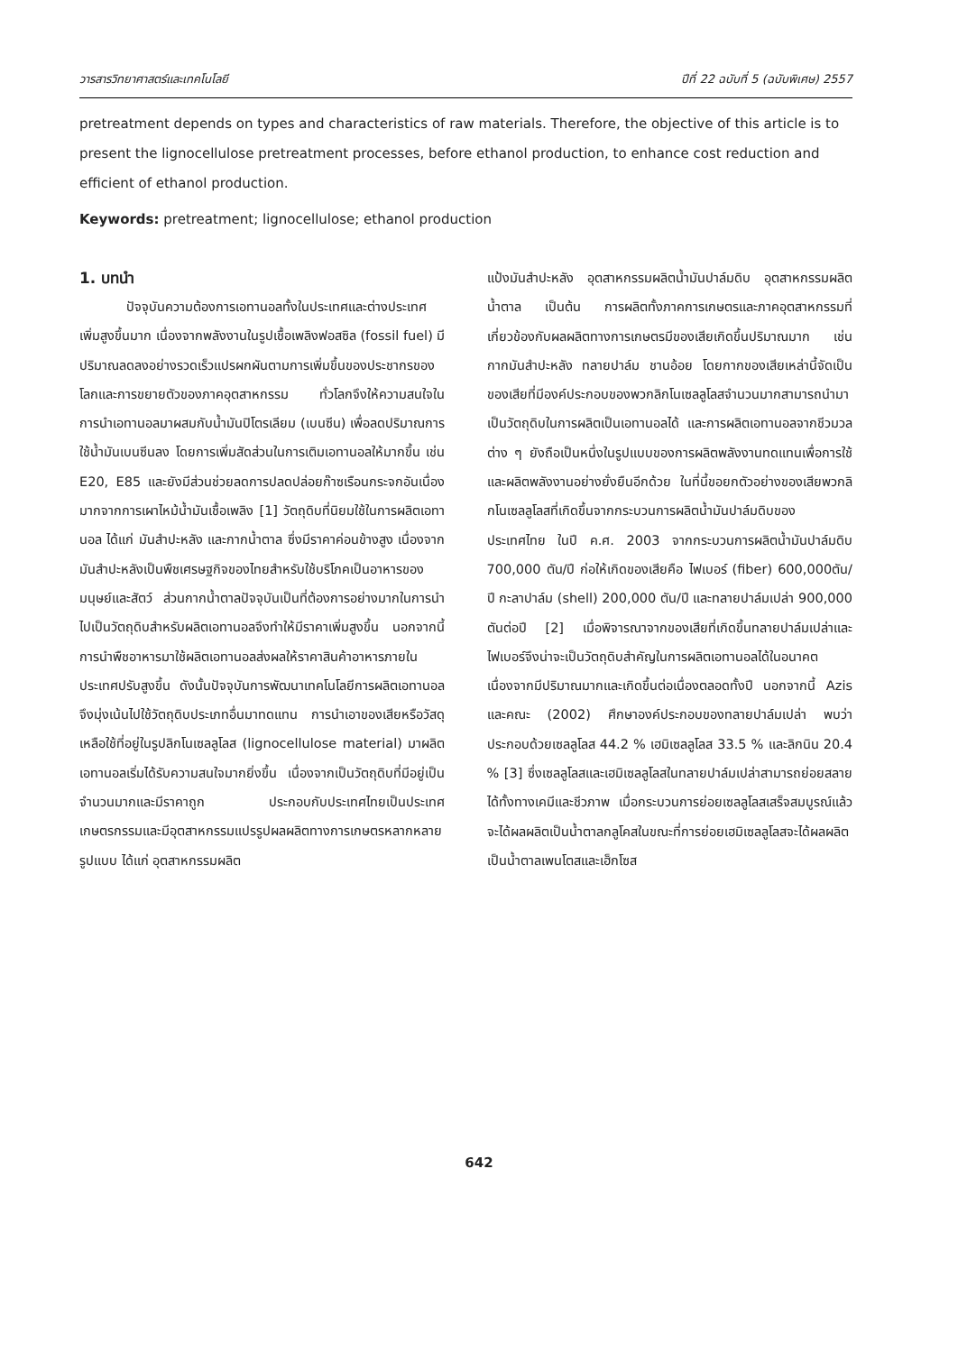วารสารวิทยาศาสตร์และเทคโนโลยี ปีที่ 22 ฉบับที่ 5 (ฉบับพิเศษ) 2557
pretreatment depends on types and characteristics of raw materials. Therefore, the objective of this article is to present the lignocellulose pretreatment processes, before ethanol production, to enhance cost reduction and efficient of ethanol production.
Keywords: pretreatment; lignocellulose; ethanol production
1. บทนำ
ปัจจุบันความต้องการเอทานอลทั้งในประเทศและต่างประเทศเพิ่มสูงขึ้นมาก เนื่องจากพลังงานในรูปเชื้อเพลิงฟอสซิล (fossil fuel) มีปริมาณลดลงอย่างรวดเร็วแปรผกผันตามการเพิ่มขึ้นของประชากรของโลกและการขยายตัวของภาคอุตสาหกรรม ทั่วโลกจึงให้ความสนใจในการนำเอทานอลมาผสมกับน้ำมันปิโตรเลียม (เบนซีน) เพื่อลดปริมาณการใช้น้ำมันเบนซีนลง โดยการเพิ่มสัดส่วนในการเติมเอทานอลให้มากขึ้น เช่น E20, E85 และยังมีส่วนช่วยลดการปลดปล่อยก๊าซเรือนกระจกอันเนื่องมากจากการเผาไหม้น้ำมันเชื้อเพลิง [1] วัตถุดิบที่นิยมใช้ในการผลิตเอทานอล ได้แก่ มันสำปะหลัง และกากน้ำตาล ซึ่งมีราคาค่อนข้างสูง เนื่องจากมันสำปะหลังเป็นพืชเศรษฐกิจของไทยสำหรับใช้บริโภคเป็นอาหารของมนุษย์และสัตว์ ส่วนกากน้ำตาลปัจจุบันเป็นที่ต้องการอย่างมากในการนำไปเป็นวัตถุดิบสำหรับผลิตเอทานอลจึงทำให้มีราคาเพิ่มสูงขึ้น นอกจากนี้การนำพืชอาหารมาใช้ผลิตเอทานอลส่งผลให้ราคาสินค้าอาหารภายในประเทศปรับสูงขึ้น ดังนั้นปัจจุบันการพัฒนาเทคโนโลยีการผลิตเอทานอลจึงมุ่งเน้นไปใช้วัตถุดิบประเภทอื่นมาทดแทน การนำเอาของเสียหรือวัสดุเหลือใช้ที่อยู่ในรูปลิกโนเซลลูโลส (lignocellulose material) มาผลิตเอทานอลเริ่มได้รับความสนใจมากยิ่งขึ้น เนื่องจากเป็นวัตถุดิบที่มีอยู่เป็นจำนวนมากและมีราคาถูก ประกอบกับประเทศไทยเป็นประเทศเกษตรกรรมและมีอุตสาหกรรมแปรรูปผลผลิตทางการเกษตรหลากหลายรูปแบบ ได้แก่ อุตสาหกรรมผลิต
แป้งมันสำปะหลัง อุตสาหกรรมผลิตน้ำมันปาล์มดิบ อุตสาหกรรมผลิตน้ำตาล เป็นต้น การผลิตทั้งภาคการเกษตรและภาคอุตสาหกรรมที่เกี่ยวข้องกับผลผลิตทางการเกษตรมีของเสียเกิดขึ้นปริมาณมาก เช่น กากมันสำปะหลัง ทลายปาล์ม ชานอ้อย โดยกากของเสียเหล่านี้จัดเป็นของเสียที่มีองค์ประกอบของพวกลิกโนเซลลูโลสจำนวนมากสามารถนำมาเป็นวัตถุดิบในการผลิตเป็นเอทานอลได้ และการผลิตเอทานอลจากชีวมวลต่าง ๆ ยังถือเป็นหนึ่งในรูปแบบของการผลิตพลังงานทดแทนเพื่อการใช้และผลิตพลังงานอย่างยั่งยืนอีกด้วย ในที่นี้ขอยกตัวอย่างของเสียพวกลิกโนเซลลูโลสที่เกิดขึ้นจากกระบวนการผลิตน้ำมันปาล์มดิบของประเทศไทย ในปี ค.ศ. 2003 จากกระบวนการผลิตน้ำมันปาล์มดิบ 700,000 ตัน/ปี ก่อให้เกิดของเสียคือ ไฟเบอร์ (fiber) 600,000ตัน/ปี กะลาปาล์ม (shell) 200,000 ตัน/ปี และทลายปาล์มเปล่า 900,000 ตันต่อปี [2] เมื่อพิจารณาจากของเสียที่เกิดขึ้นทลายปาล์มเปล่าและไฟเบอร์จึงน่าจะเป็นวัตถุดิบสำคัญในการผลิตเอทานอลได้ในอนาคต เนื่องจากมีปริมาณมากและเกิดขึ้นต่อเนื่องตลอดทั้งปี นอกจากนี้ Azis และคณะ (2002) ศึกษาองค์ประกอบของทลายปาล์มเปล่า พบว่าประกอบด้วยเซลลูโลส 44.2 % เฮมิเซลลูโลส 33.5 % และลิกนิน 20.4 % [3] ซึ่งเซลลูโลสและเฮมิเซลลูโลสในทลายปาล์มเปล่าสามารถย่อยสลายได้ทั้งทางเคมีและชีวภาพ เมื่อกระบวนการย่อยเซลลูโลสเสร็จสมบูรณ์แล้วจะได้ผลผลิตเป็นน้ำตาลกลูโคสในขณะที่การย่อยเฮมิเซลลูโลสจะได้ผลผลิตเป็นน้ำตาลเพนโตสและเฮ็กโซส
642